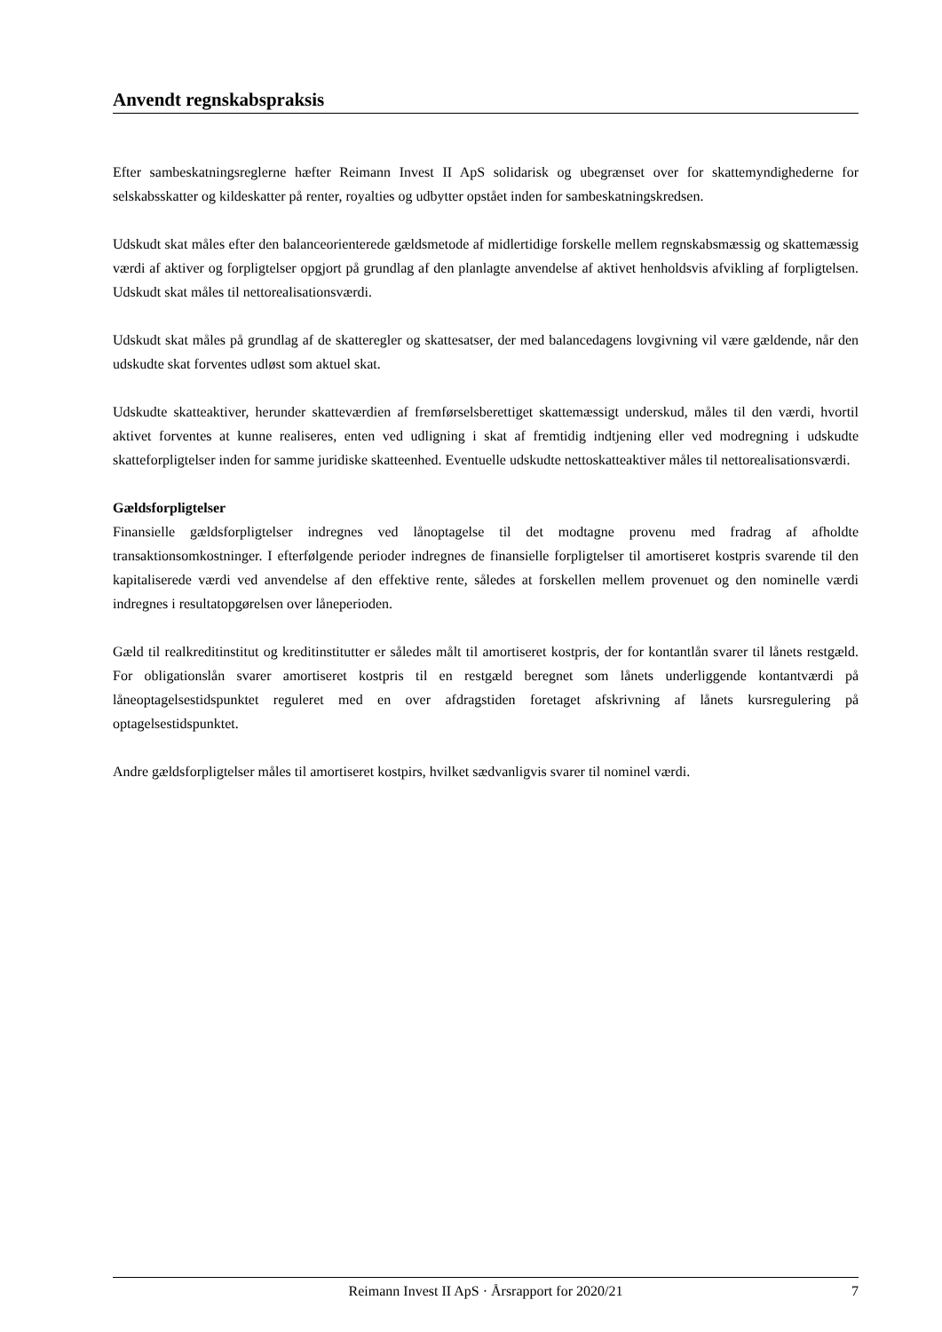Anvendt regnskabspraksis
Efter sambeskatningsreglerne hæfter Reimann Invest II ApS solidarisk og ubegrænset over for skatte­myndighederne for selskabsskatter og kildeskatter på renter, royalties og udbytter opstået inden for sam­beskatningskredsen.
Udskudt skat måles efter den balanceorienterede gældsmetode af midlertidige forskelle mellem regn­skabsmæssig og skattemæssig værdi af aktiver og forpligtelser opgjort på grundlag af den planlagte an­vendelse af aktivet henholdsvis afvikling af forpligtelsen. Udskudt skat måles til nettorealisationsværdi.
Udskudt skat måles på grundlag af de skatteregler og skattesatser, der med balancedagens lovgivning vil være gældende, når den udskudte skat forventes udløst som aktuel skat.
Udskudte skatteaktiver, herunder skatteværdien af fremførselsberettiget skattemæssigt underskud, måles til den værdi, hvortil aktivet forventes at kunne realiseres, enten ved udligning i skat af fremtidig indtje­ning eller ved modregning i udskudte skatteforpligtelser inden for samme juridiske skatteenhed. Eventu­elle udskudte nettoskatteaktiver måles til nettorealisationsværdi.
Gældsforpligtelser
Finansielle gældsforpligtelser indregnes ved lånoptagelse til det modtagne provenu med fradrag af af­holdte transaktionsomkostninger. I efterfølgende perioder indregnes de finansielle forpligtelser til amorti­seret kostpris svarende til den kapitaliserede værdi ved anvendelse af den effektive rente, således at for­skellen mellem provenuet og den nominelle værdi indregnes i resultatopgørelsen over låneperioden.
Gæld til realkreditinstitut og kreditinstitutter er således målt til amortiseret kostpris, der for kontantlån svarer til lånets restgæld. For obligationslån svarer amortiseret kostpris til en restgæld beregnet som lå­nets underliggende kontantværdi på låneoptagelsestidspunktet reguleret med en over afdragstiden foreta­get afskrivning af lånets kursregulering på optagelsestidspunktet.
Andre gældsforpligtelser måles til amortiseret kostpirs, hvilket sædvanligvis svarer til nominel værdi.
Reimann Invest II ApS · Årsrapport for 2020/21
7